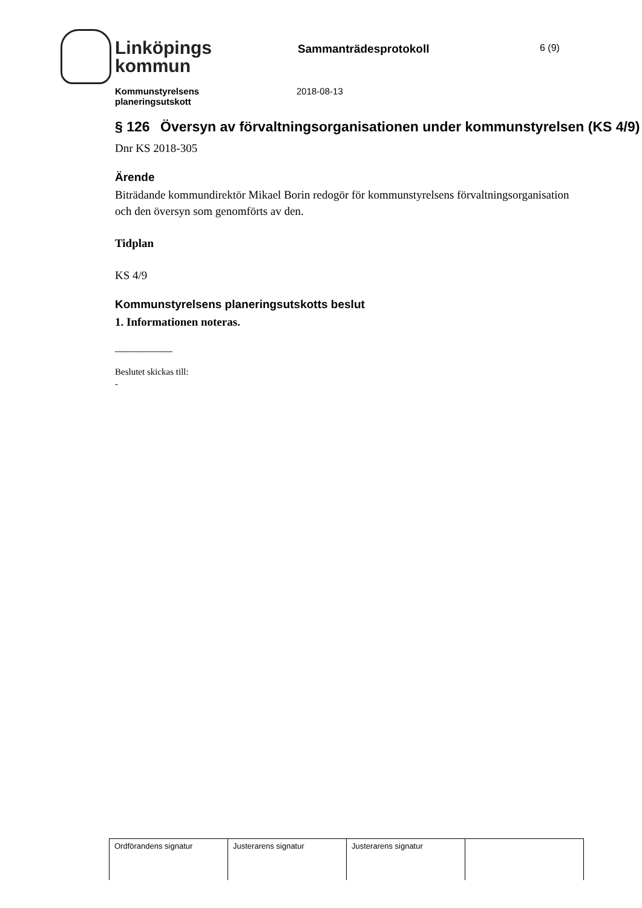Linköpings
kommun
Sammanträdesprotokoll
6 (9)
Kommunstyrelsens
planeringsutskott 2018-08-13
§ 126 Översyn av förvaltningsorganisationen under kommunstyrelsen (KS 4/9)
Dnr KS 2018-305
Ärende
Biträdande kommundirektör Mikael Borin redogör för kommunstyrelsens förvaltningsorganisation och den översyn som genomförts av den.
Tidplan
KS 4/9
Kommunstyrelsens planeringsutskotts beslut
1. Informationen noteras.
__________
Beslutet skickas till:
-
| Ordförandens signatur | Justerarens signatur | Justerarens signatur | |